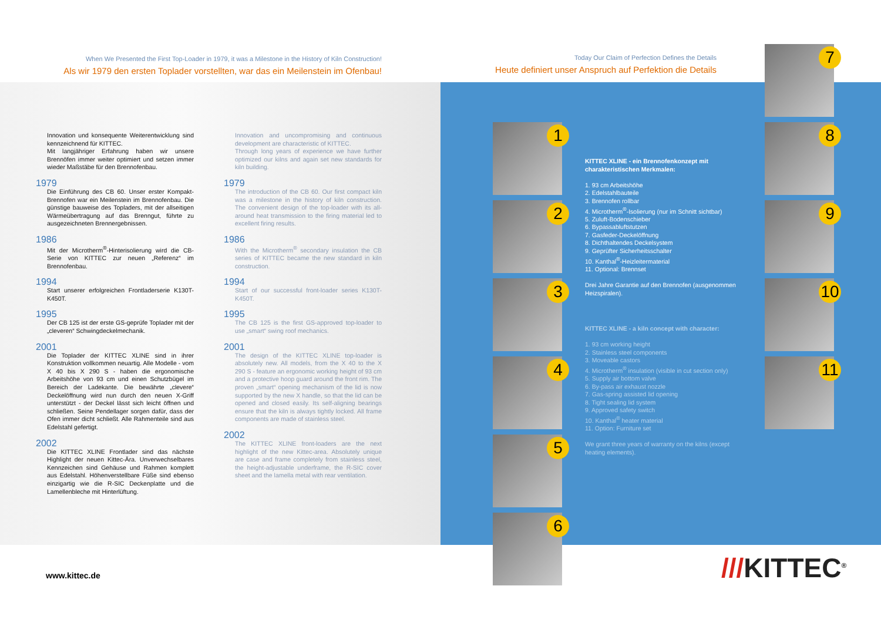When We Presented the First Top-Loader in 1979, it was a Milestone in the History of Kiln Construction!
Als wir 1979 den ersten Toplader vorstellten, war das ein Meilenstein im Ofenbau!
Today Our Claim of Perfection Defines the Details
Heute definiert unser Anspruch auf Perfektion die Details
Innovation und konsequente Weiterentwicklung sind kennzeichnend für KITTEC.
Mit langjähriger Erfahrung haben wir unsere Brennöfen immer weiter optimiert und setzen immer wieder Maßstäbe für den Brennofenbau.
1979
Die Einführung des CB 60. Unser erster Kompakt-Brennofen war ein Meilenstein im Brennofenbau. Die günstige bauweise des Topladers, mit der allseitigen Wärmeübertragung auf das Brenngut, führte zu ausgezeichneten Brennergebnissen.
1986
Mit der Microtherm<sup>®</sup>-Hinterisolierung wird die CB-Serie von KITTEC zur neuen „Referenz“ im Brennofenbau.
1994
Start unserer erfolgreichen Frontladerserie K130T-K450T.
1995
Der CB 125 ist der erste GS-geprüfe Toplader mit der „cleveren“ Schwingdeckelmechanik.
2001
Die Toplader der KITTEC XLINE sind in ihrer Konstruktion vollkommen neuartig. Alle Modelle - vom X 40 bis X 290 S - haben die ergonomische Arbeitshöhe von 93 cm und einen Schutzbügel im Bereich der Ladekante. Die bewährte „clevere“ Deckelöffnung wird nun durch den neuen X-Griff unterstützt - der Deckel lässt sich leicht öffnen und schließen. Seine Pendellager sorgen dafür, dass der Ofen immer dicht schließt. Alle Rahmenteile sind aus Edelstahl gefertigt.
2002
Die KITTEC XLINE Frontlader sind das nächste Highlight der neuen Kittec-Ära. Unverwechselbares Kennzeichen sind Gehäuse und Rahmen komplett aus Edelstahl. Höhenverstellbare Füße sind ebenso einzigartig wie die R-SIC Deckenplatte und die Lamellenbleche mit Hinterlüftung.
Innovation and uncompromising and continuous development are characteristic of KITTEC.
Through long years of experience we have further optimized our kilns and again set new standards for kiln building.
1979
The introduction of the CB 60. Our first compact kiln was a milestone in the history of kiln construction. The convenient design of the top-loader with its all-around heat transmission to the firing material led to excellent firing results.
1986
With the Microtherm<sup>®</sup> secondary insulation the CB series of KITTEC became the new standard in kiln construction.
1994
Start of our successful front-loader series K130T-K450T.
1995
The CB 125 is the first GS-approved top-loader to use „smart“ swing roof mechanics.
2001
The design of the KITTEC XLINE top-loader is absolutely new. All models, from the X 40 to the X 290 S - feature an ergonomic working height of 93 cm and a protective hoop guard around the front rim. The proven „smart“ opening mechanism of the lid is now supported by the new X handle, so that the lid can be opened and closed easily. Its self-aligning bearings ensure that the kiln is always tightly locked. All frame components are made of stainless steel.
2002
The KITTEC XLINE front-loaders are the next highlight of the new Kittec-area. Absolutely unique are case and frame completely from stainless steel, the height-adjustable underframe, the R-SIC cover sheet and the lamella metal with rear ventilation.
1
2
3
4
5
6
7
8
9
10
11
KITTEC XLINE - ein Brennofenkonzept mit charakteristischen Merkmalen:
1. 93 cm Arbeitshöhe
2. Edelstahlbauteile
3. Brennofen rollbar
4. Microtherm<sup>®</sup>-Isolierung (nur im Schnitt sichtbar)
5. Zuluft-Bodenschieber
6. Bypassabluftstutzen
7. Gasfeder-Deckelöffnung
8. Dichthaltendes Deckelsystem
9. Geprüfter Sicherheitsschalter
10. Kanthal<sup>®</sup>-Heizleitermaterial
11. Optional: Brennset
Drei Jahre Garantie auf den Brennofen (ausgenommen Heizspiralen).
KITTEC XLINE - a kiln concept with character:
1. 93 cm working height
2. Stainless steel components
3. Moveable castors
4. Microtherm<sup>®</sup> insulation (visible in cut section only)
5. Supply air bottom valve
6. By-pass air exhaust nozzle
7. Gas-spring assisted lid opening
8. Tight sealing lid system
9. Approved safety switch
10. Kanthal<sup>®</sup> heater material
11. Option: Furniture set
We grant three years of warranty on the kilns (except heating elements).
www.kittec.de ///KITTEC<sup>®</sup>